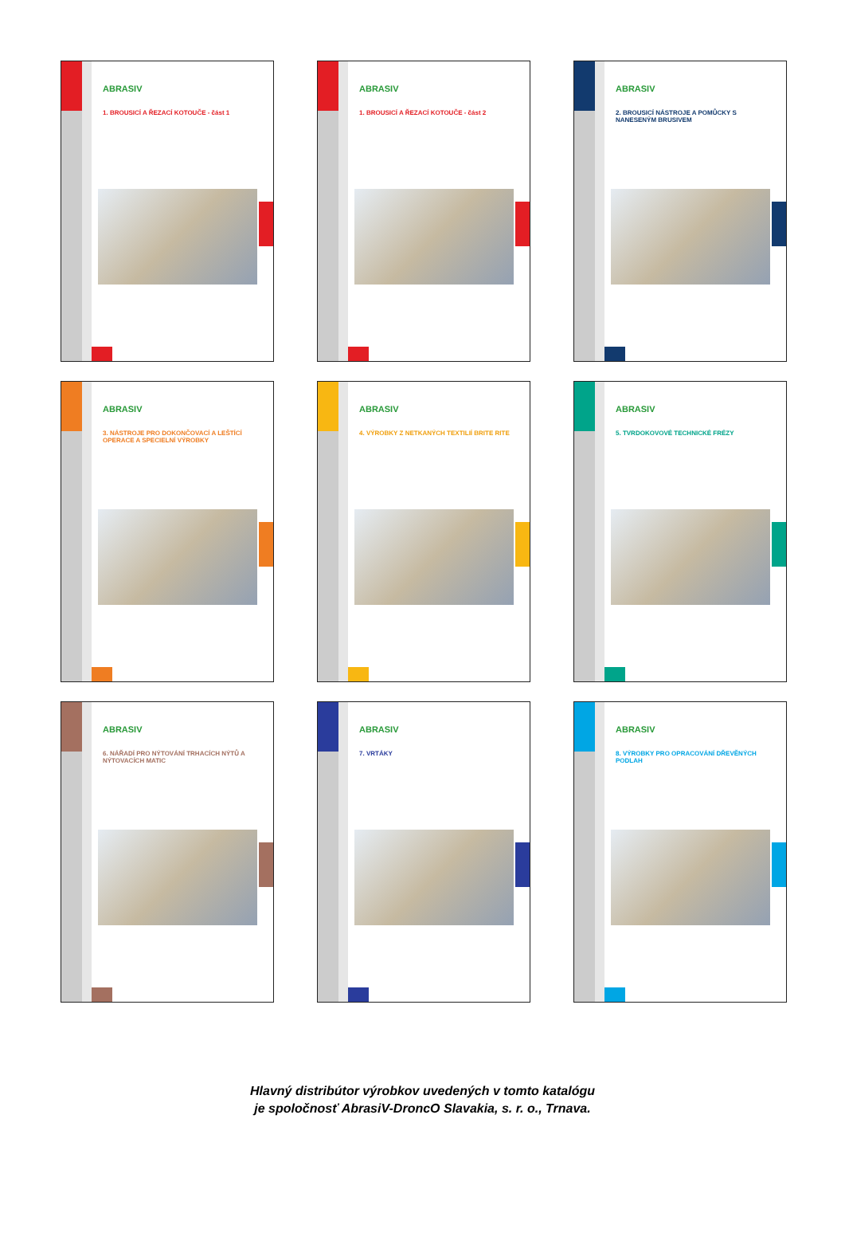ABRASIV
1. BROUSICÍ A ŘEZACÍ KOTOUČE - část 1
ABRASIV
1. BROUSICÍ A ŘEZACÍ KOTOUČE - část 2
ABRASIV
2. BROUSICÍ NÁSTROJE A POMŮCKY S NANESENÝM BRUSIVEM
ABRASIV
3. NÁSTROJE PRO DOKONČOVACÍ A LEŠTÍCÍ OPERACE A SPECIELNÍ VÝROBKY
ABRASIV
4. VÝROBKY Z NETKANÝCH TEXTILIÍ BRITE RITE
ABRASIV
5. TVRDOKOVOVÉ TECHNICKÉ FRÉZY
ABRASIV
6. NÁŘADÍ PRO NÝTOVÁNÍ TRHACÍCH NÝTŮ A NÝTOVACÍCH MATIC
ABRASIV
7. VRTÁKY
ABRASIV
8. VÝROBKY PRO OPRACOVÁNÍ DŘEVĚNÝCH PODLAH
Hlavný distribútor výrobkov uvedených v tomto katalógu
je spoločnosť AbrasiV-DroncO Slavakia, s. r. o., Trnava.